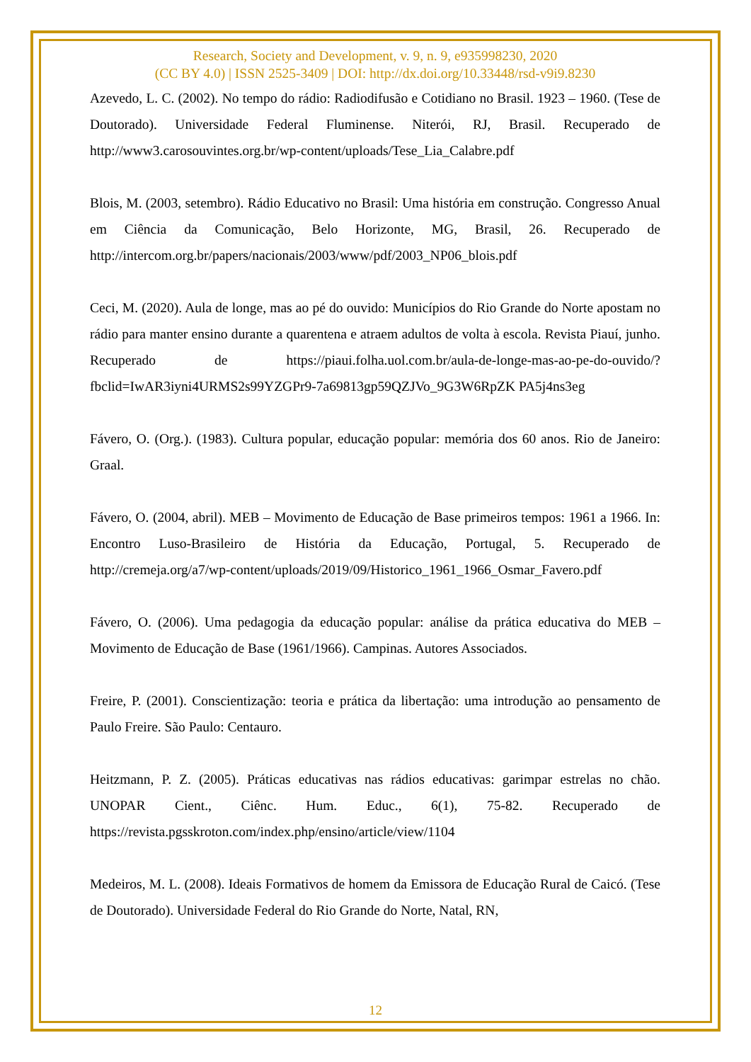Research, Society and Development, v. 9, n. 9, e935998230, 2020
(CC BY 4.0) | ISSN 2525-3409 | DOI: http://dx.doi.org/10.33448/rsd-v9i9.8230
Azevedo, L. C. (2002). No tempo do rádio: Radiodifusão e Cotidiano no Brasil. 1923 – 1960. (Tese de Doutorado). Universidade Federal Fluminense. Niterói, RJ, Brasil. Recuperado de http://www3.carosouvintes.org.br/wp-content/uploads/Tese_Lia_Calabre.pdf
Blois, M. (2003, setembro). Rádio Educativo no Brasil: Uma história em construção. Congresso Anual em Ciência da Comunicação, Belo Horizonte, MG, Brasil, 26. Recuperado de http://intercom.org.br/papers/nacionais/2003/www/pdf/2003_NP06_blois.pdf
Ceci, M. (2020). Aula de longe, mas ao pé do ouvido: Municípios do Rio Grande do Norte apostam no rádio para manter ensino durante a quarentena e atraem adultos de volta à escola. Revista Piauí, junho. Recuperado de https://piaui.folha.uol.com.br/aula-de-longe-mas-ao-pe-do-ouvido/?fbclid=IwAR3iyni4URMS2s99YZGPr9-7a69813gp59QZJVo_9G3W6RpZK PA5j4ns3eg
Fávero, O. (Org.). (1983). Cultura popular, educação popular: memória dos 60 anos. Rio de Janeiro: Graal.
Fávero, O. (2004, abril). MEB – Movimento de Educação de Base primeiros tempos: 1961 a 1966. In: Encontro Luso-Brasileiro de História da Educação, Portugal, 5. Recuperado de http://cremeja.org/a7/wp-content/uploads/2019/09/Historico_1961_1966_Osmar_Favero.pdf
Fávero, O. (2006). Uma pedagogia da educação popular: análise da prática educativa do MEB – Movimento de Educação de Base (1961/1966). Campinas. Autores Associados.
Freire, P. (2001). Conscientização: teoria e prática da libertação: uma introdução ao pensamento de Paulo Freire. São Paulo: Centauro.
Heitzmann, P. Z. (2005). Práticas educativas nas rádios educativas: garimpar estrelas no chão. UNOPAR Cient., Ciênc. Hum. Educ., 6(1), 75-82. Recuperado de https://revista.pgsskroton.com/index.php/ensino/article/view/1104
Medeiros, M. L. (2008). Ideais Formativos de homem da Emissora de Educação Rural de Caicó. (Tese de Doutorado). Universidade Federal do Rio Grande do Norte, Natal, RN,
12